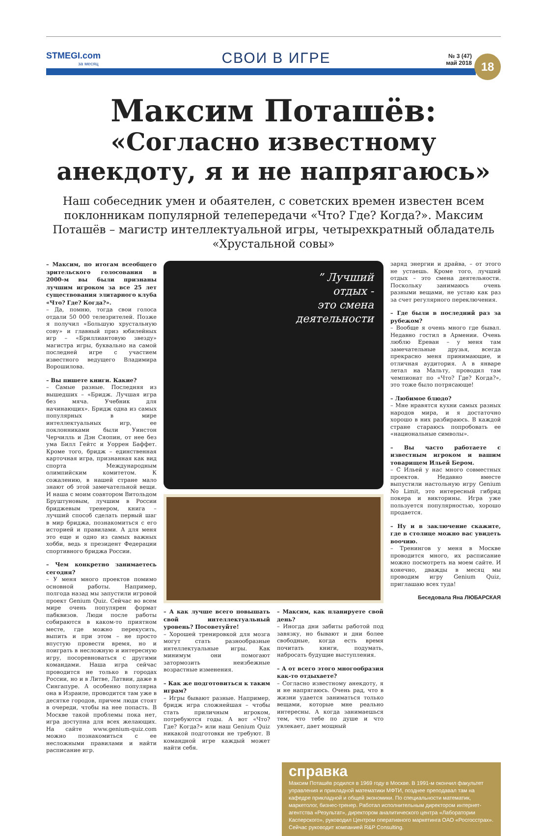STMEGI.com
за месяц
СВОИ В ИГРЕ
№ 3 (47)
май 2018
18
Максим Поташёв:
«Согласно известному
анекдоту, я и не напрягаюсь»
Наш собеседник умен и обаятелен, с советских времен известен всем поклонникам популярной телепередачи «Что? Где? Когда?». Максим Поташёв – магистр интеллектуальной игры, четырехкратный обладатель «Хрустальной совы»
– Максим, по итогам всеобщего зрительского голосования в 2000-м вы были признаны лучшим игроком за все 25 лет существования элитарного клуба «Что? Где? Когда?».
– Да, помню, тогда свои голоса отдали 50 000 телезрителей. Позже я получил «Большую хрустальную сову» и главный приз юбилейных игр – «Бриллиантовую звезду» магистра игры, буквально на самой последней игре с участием известного ведущего Владимира Ворошилова.
– Вы пишете книги. Какие?
– Самые разные. Последняя из вышедших – «Бридж. Лучшая игра без мяча. Учебник для начинающих». Бридж одна из самых популярных в мире интеллектуальных игр, ее поклонниками были Уинстон Черчилль и Дэн Сяопин, от нее без ума Билл Гейтс и Уоррен Баффет. Кроме того, бридж – единственная карточная игра, признанная как вид спорта Международным олимпийским комитетом. К сожалению, в нашей стране мало знают об этой замечательной вещи. И наша с моим соавтором Витольдом Бруштуновым, лучшим в России бриджевым тренером, книга – лучший способ сделать первый шаг в мир бриджа, познакомиться с его историей и правилами. А для меня это еще и одно из самых важных хобби, ведь я президент Федерации спортивного бриджа России.
– Чем конкретно занимаетесь сегодня?
– У меня много проектов помимо основной работы. Например, полгода назад мы запустили игровой проект Genium Quiz. Сейчас во всем мире очень популярен формат пабквизов. Люди после работы собираются в каком-то приятном месте, где можно перекусить, выпить и при этом – не просто впустую провести время, но и поиграть в несложную и интересную игру, посоревноваться с другими командами. Наша игра сейчас проводится не только в городах России, но и в Литве, Латвии, даже в Сингапуре. А особенно популярна она в Израиле, проводится там уже в десятке городов, причем люди стоят в очереди, чтобы на нее попасть. В Москве такой проблемы пока нет, игра доступна для всех желающих. На сайте www.genium-quiz.com можно познакомиться с ее несложными правилами и найти расписание игр.
” Лучший
отдых -
это смена
деятельности
– А как лучше всего повышать свой интеллектуальный уровень? Посоветуйте!
– Хорошей тренировкой для мозга могут стать разнообразные интеллектуальные игры. Как минимум они помогают затормозить неизбежные возрастные изменения.
– Как же подготовиться к таким играм?
– Игры бывают разные. Например, бридж игра сложнейшая – чтобы стать приличным игроком, потребуются годы. А вот «Что? Где? Когда?» или наш Genium Quiz никакой подготовки не требуют. В командной игре каждый может найти себя.
– Максим, как планируете свой день?
– Иногда дни забиты работой под завязку, но бывают и дни более свободные, когда есть время почитать книги, подумать, набросать будущие выступления.
– А от всего этого многообразия как-то отдыхаете?
– Согласно известному анекдоту, я и не напрягаюсь. Очень рад, что в жизни удается заниматься только вещами, которые мне реально интересны. А когда занимаешься тем, что тебе по душе и что увлекает, дает мощный
заряд энергии и драйва, – от этого не устаешь. Кроме того, лучший отдых – это смена деятельности. Поскольку занимаюсь очень разными вещами, не устаю как раз за счет регулярного переключения.
– Где были в последний раз за рубежом?
– Вообще я очень много где бывал. Недавно гостил в Армении. Очень люблю Ереван – у меня там замечательные друзья, всегда прекрасно меня принимающие, и отличная аудитория. А в январе летал на Мальту, проводил там чемпионат по «Что? Где? Когда?», это тоже было потрясающе!
– Любимое блюдо?
– Мне нравятся кухни самых разных народов мира, и я достаточно хорошо в них разбираюсь. В каждой стране стараюсь попробовать ее «национальные символы».
– Вы часто работаете с известным игроком и вашим товарищем Ильей Бером.
– С Ильей у нас много совместных проектов. Недавно вместе выпустили настольную игру Genium No Limit, это интересный гибрид покера и викторины. Игра уже пользуется популярностью, хорошо продается.
– Ну и в заключение скажите, где в столице можно вас увидеть воочию.
– Тренингов у меня в Москве проводится много, их расписание можно посмотреть на моем сайте. И конечно, дважды в месяц мы проводим игру Genium Quiz, приглашаю всех туда!
Беседовала Яна ЛЮБАРСКАЯ
справка
Максим Поташёв родился в 1969 году в Москве. В 1991-м окончил факультет управления и прикладной математики МФТИ, позднее преподавал там на кафедре прикладной и общей экономики. По специальности математик, маркетолог, бизнес-тренер. Работал исполнительным директором интернет-агентства «Результат», директором аналитического центра «Лаборатории Касперского», руководил Центром оперативного маркетинга ОАО «Росгосстрах». Сейчас руководит компанией R&P Consulting.